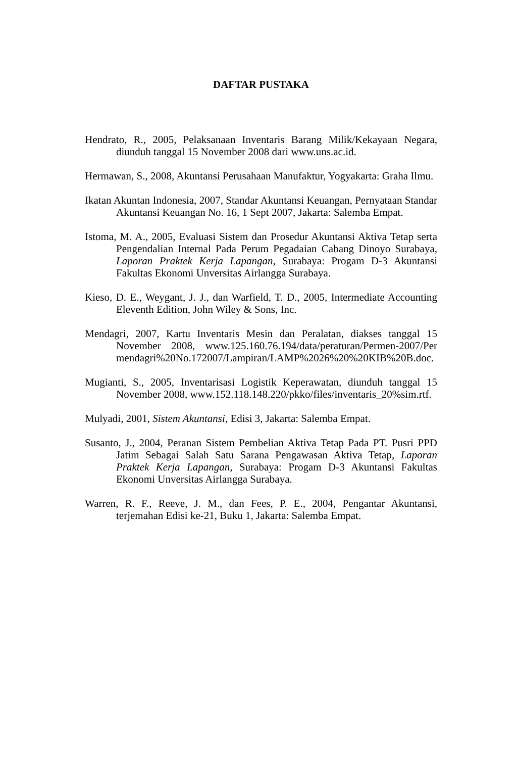DAFTAR PUSTAKA
Hendrato, R., 2005, Pelaksanaan Inventaris Barang Milik/Kekayaan Negara, diunduh tanggal 15 November 2008 dari www.uns.ac.id.
Hermawan, S., 2008, Akuntansi Perusahaan Manufaktur, Yogyakarta: Graha Ilmu.
Ikatan Akuntan Indonesia, 2007, Standar Akuntansi Keuangan, Pernyataan Standar Akuntansi Keuangan No. 16, 1 Sept 2007, Jakarta: Salemba Empat.
Istoma, M. A., 2005, Evaluasi Sistem dan Prosedur Akuntansi Aktiva Tetap serta Pengendalian Internal Pada Perum Pegadaian Cabang Dinoyo Surabaya, Laporan Praktek Kerja Lapangan, Surabaya: Progam D-3 Akuntansi Fakultas Ekonomi Unversitas Airlangga Surabaya.
Kieso, D. E., Weygant, J. J., dan Warfield, T. D., 2005, Intermediate Accounting Eleventh Edition, John Wiley & Sons, Inc.
Mendagri, 2007, Kartu Inventaris Mesin dan Peralatan, diakses tanggal 15 November 2008, www.125.160.76.194/data/peraturan/Permen-2007/Per mendagri%20No.172007/Lampiran/LAMP%2026%20%20KIB%20B.doc.
Mugianti, S., 2005, Inventarisasi Logistik Keperawatan, diunduh tanggal 15 November 2008, www.152.118.148.220/pkko/files/inventaris_20%sim.rtf.
Mulyadi, 2001, Sistem Akuntansi, Edisi 3, Jakarta: Salemba Empat.
Susanto, J., 2004, Peranan Sistem Pembelian Aktiva Tetap Pada PT. Pusri PPD Jatim Sebagai Salah Satu Sarana Pengawasan Aktiva Tetap, Laporan Praktek Kerja Lapangan, Surabaya: Progam D-3 Akuntansi Fakultas Ekonomi Unversitas Airlangga Surabaya.
Warren, R. F., Reeve, J. M., dan Fees, P. E., 2004, Pengantar Akuntansi, terjemahan Edisi ke-21, Buku 1, Jakarta: Salemba Empat.